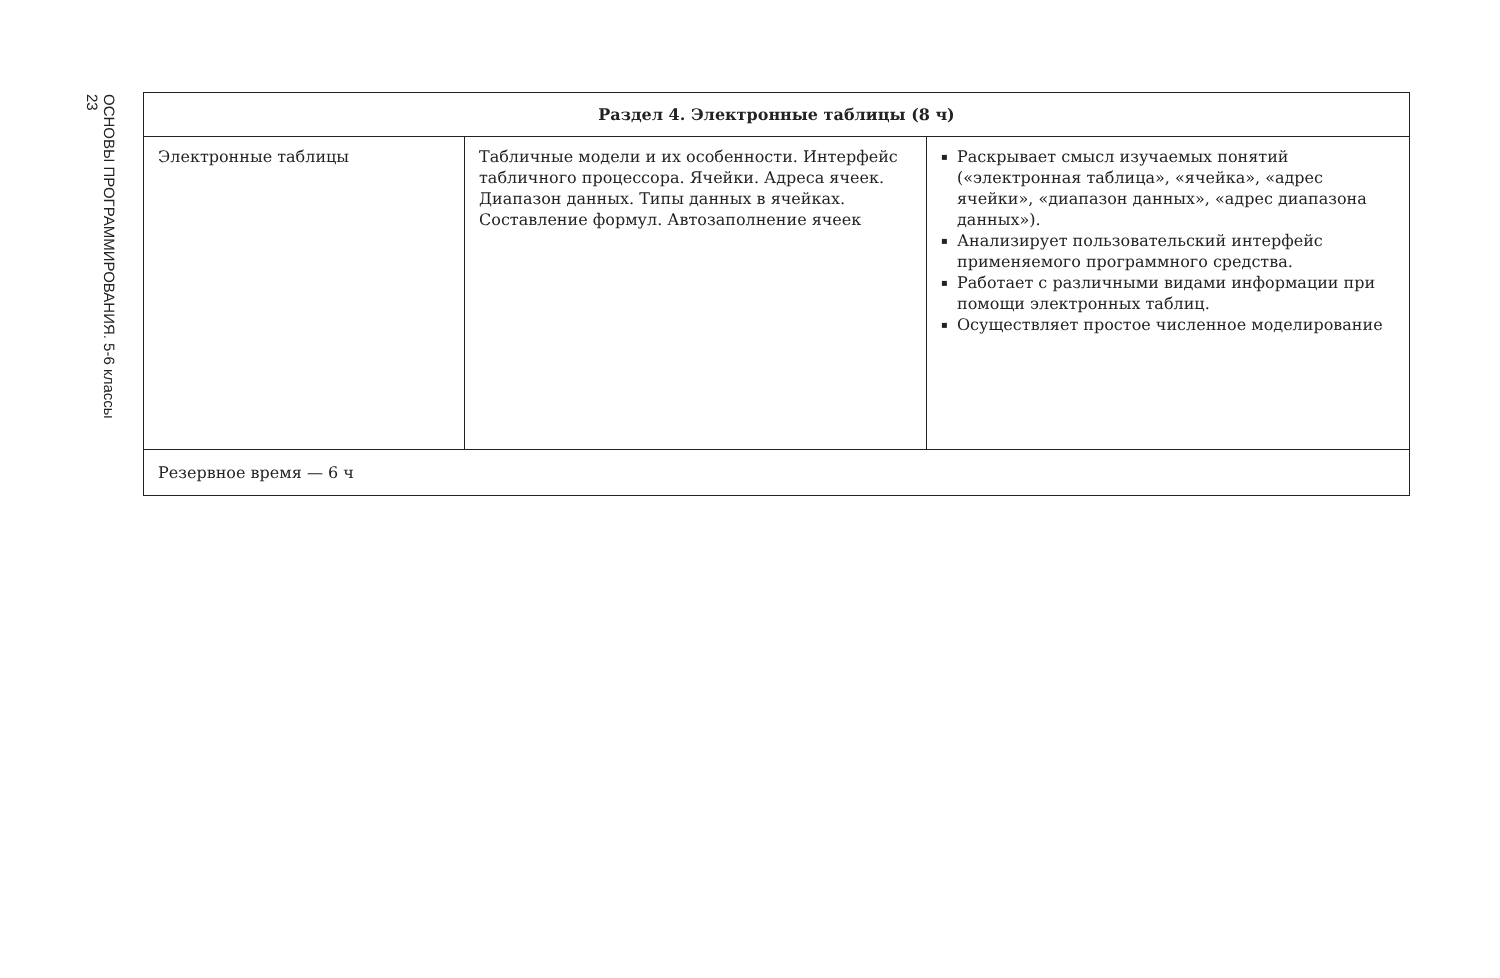ОСНОВЫ ПРОГРАММИРОВАНИЯ. 5-6 классы
23
| Раздел 4. Электронные таблицы (8 ч) | | |
| --- | --- | --- |
| Электронные таблицы | Табличные модели и их особенности. Интерфейс табличного процессора. Ячейки. Адреса ячеек. Диапазон данных. Типы данных в ячейках. Составление формул. Автозаполнение ячеек | ▪ Раскрывает смысл изучаемых понятий («электронная таблица», «ячейка», «адрес ячейки», «диапазон данных», «адрес диапазона данных»). ▪ Анализирует пользовательский интерфейс применяемого программного средства. ▪ Работает с различными видами информации при помощи электронных таблиц. ▪ Осуществляет простое численное моделирование |
| Резервное время — 6 ч | | |